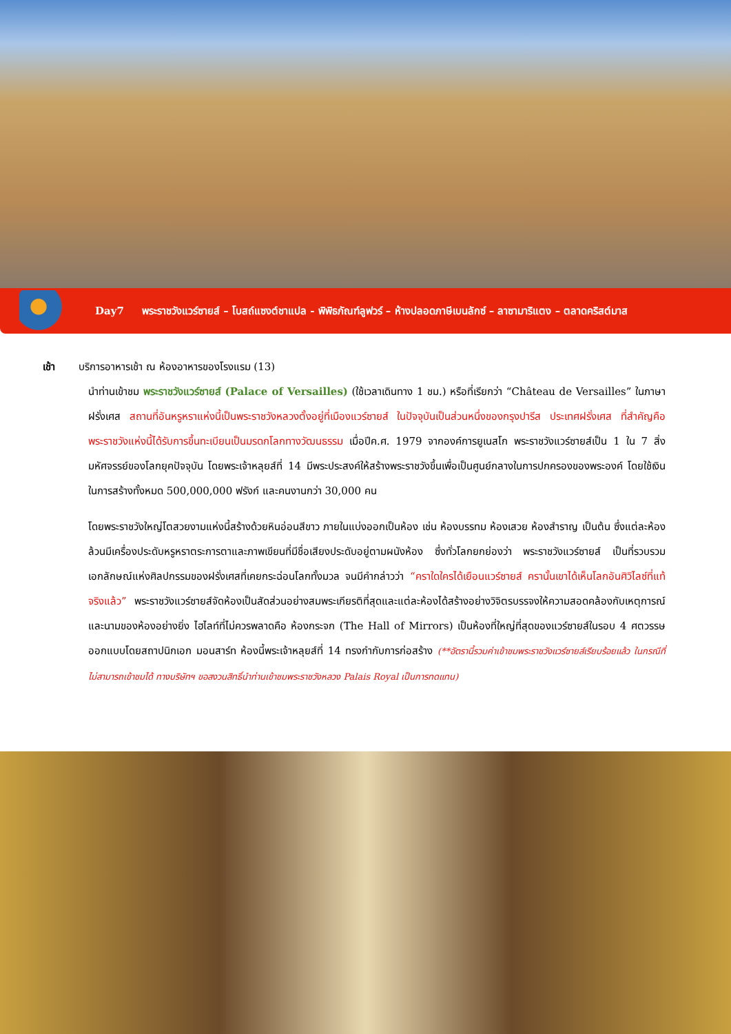Day7 พระราชวังแวร์ซายส์ – โบสถ์แซงต์ชาแปล - พิพิธภัณฑ์ลูฟวร์ – ห้างปลอดภาษีเบนลักซ์ – ลาซามาริแตง – ตลาดคริสต์มาส
เช้า บริการอาหารเช้า ณ ห้องอาหารของโรงแรม (13)
นำท่านเข้าชม พระราชวังแวร์ซายส์ (Palace of Versailles) (ใช้เวลาเดินทาง 1 ชม.) หรือที่เรียกว่า “Château de Versailles” ในภาษาฝรั่งเศส สถานที่อันหรูหราแห่งนี้เป็นพระราชวังหลวงตั้งอยู่ที่เมืองแวร์ซายส์ ในปัจจุบันเป็นส่วนหนึ่งของกรุงปารีส ประเทศฝรั่งเศส ที่สำคัญคือพระราชวังแห่งนี้ได้รับการขึ้นทะเบียนเป็นมรดกโลกทางวัฒนธรรม เมื่อปีค.ศ. 1979 จากองค์การยูเนสโก พระราชวังแวร์ซายส์เป็น 1 ใน 7 สิ่งมหัศจรรย์ของโลกยุคปัจจุบัน โดยพระเจ้าหลุยส์ที่ 14 มีพระประสงค์ให้สร้างพระราชวังขึ้นเพื่อเป็นศูนย์กลางในการปกครองของพระองค์ โดยใช้เงินในการสร้างทั้งหมด 500,000,000 ฟรังก์ และคนงานกว่า 30,000 คน
โดยพระราชวังใหญ่โตสวยงามแห่งนี้สร้างด้วยหินอ่อนสีขาว ภายในแบ่งออกเป็นห้อง เช่น ห้องบรรทม ห้องเสวย ห้องสำราญ เป็นต้น ซึ่งแต่ละห้องล้วนมีเครื่องประดับหรูหราตระการตาและภาพเขียนที่มีชื่อเสียงประดับอยู่ตามผนังห้อง ซึ่งทั่วโลกยกย่องว่า พระราชวังแวร์ซายส์ เป็นที่รวบรวมเอกลักษณ์แห่งศิลปกรรมของฝรั่งเศสที่เคยกระฉ่อนโลกทั้งมวล จนมีคำกล่าวว่า “คราใดใครได้เยือนแวร์ซายส์ ครานั้นเขาได้เห็นโลกอันศิวิไลซ์ที่แท้จริงแล้ว” พระราชวังแวร์ซายส์จัดห้องเป็นสัดส่วนอย่างสมพระเกียรติที่สุดและแต่ละห้องได้สร้างอย่างวิจิตรบรรจงให้ความสอดคล้องกับเหตุการณ์และนามของห้องอย่างยิ่ง ไฮไลท์ที่ไม่ควรพลาดคือ ห้องกระจก (The Hall of Mirrors) เป็นห้องที่ใหญ่ที่สุดของแวร์ซายส์ในรอบ 4 ศตวรรษ ออกแบบโดยสถาปนิกเอก มอนสาร์ท ห้องนี้พระเจ้าหลุยส์ที่ 14 ทรงกำกับการก่อสร้าง (**อัตรานี้รวมค่าเข้าชมพระราชวังแวร์ซายส์เรียบร้อยแล้ว ในกรณีที่ไม่สามารถเข้าชมได้ ทางบริษัทฯ ขอสงวนสิทธิ์นำท่านเข้าชมพระราชวังหลวง Palais Royal เป็นการทดแทน)